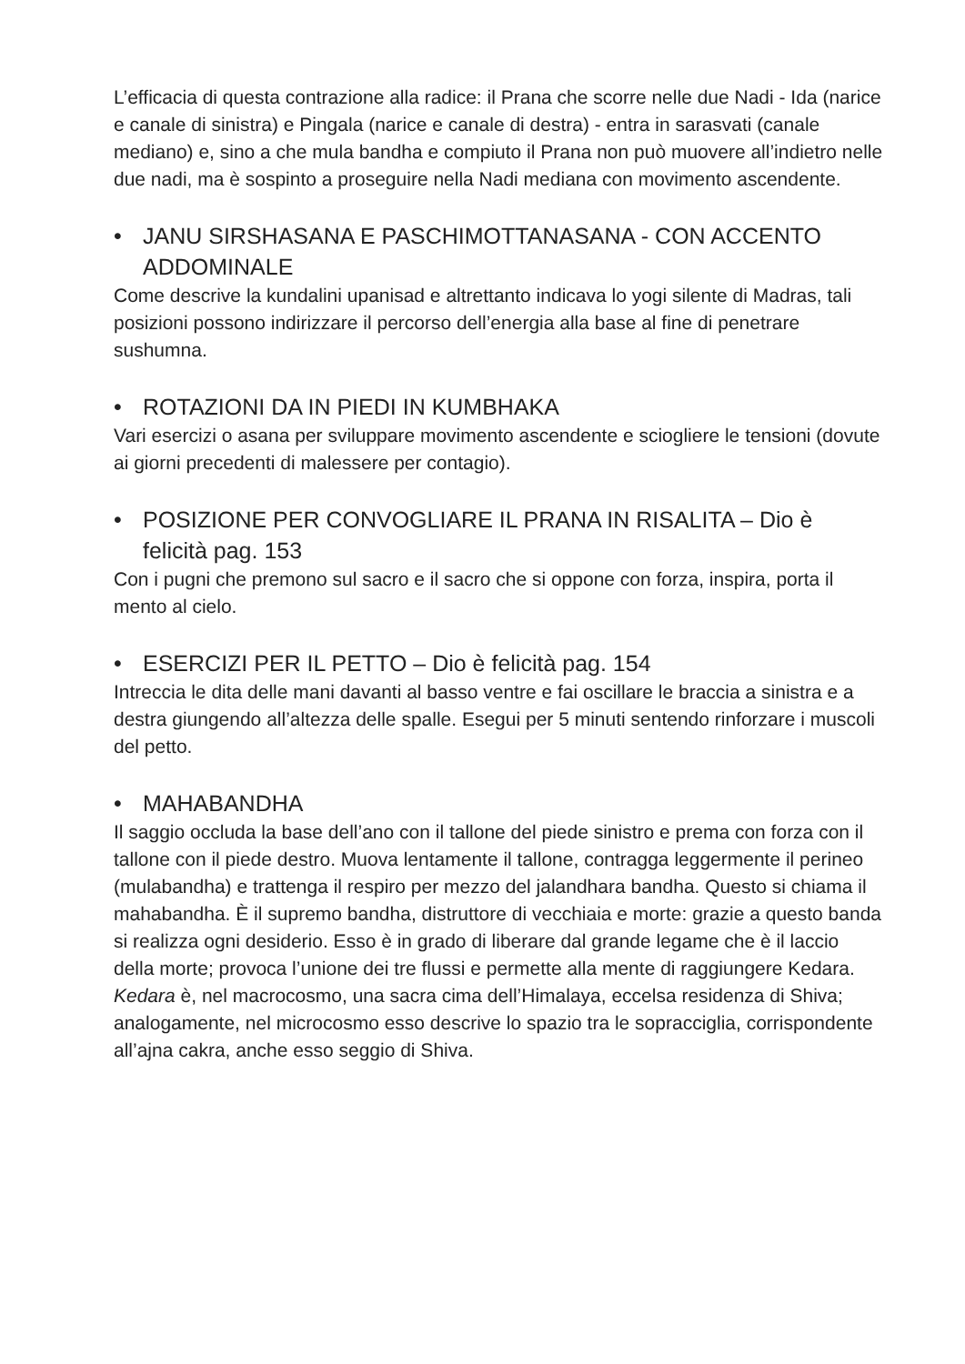L’efficacia di questa contrazione alla radice: il Prana che scorre nelle due Nadi - Ida (narice e canale di sinistra) e Pingala (narice e canale di destra) - entra in sarasvati (canale mediano) e, sino a che mula bandha e compiuto il Prana non può muovere all’indietro nelle due nadi, ma è sospinto a proseguire nella Nadi mediana con movimento ascendente.
• JANU SIRSHASANA E PASCHIMOTTANASANA - CON ACCENTO ADDOMINALE
Come descrive la kundalini upanisad e altrettanto indicava lo yogi silente di Madras, tali posizioni possono indirizzare il percorso dell’energia alla base al fine di penetrare sushumna.
• ROTAZIONI DA IN PIEDI IN KUMBHAKA
Vari esercizi o asana per sviluppare movimento ascendente e sciogliere le tensioni (dovute ai giorni precedenti di malessere per contagio).
• POSIZIONE PER CONVOGLIARE IL PRANA IN RISALITA – Dio è felicità pag. 153
Con i pugni che premono sul sacro e il sacro che si oppone con forza, inspira, porta il mento al cielo.
• ESERCIZI PER IL PETTO – Dio è felicità pag. 154
Intreccia le dita delle mani davanti al basso ventre e fai oscillare le braccia a sinistra e a destra giungendo all’altezza delle spalle. Esegui per 5 minuti sentendo rinforzare i muscoli del petto.
• MAHABANDHA
Il saggio occluda la base dell’ano con il tallone del piede sinistro e prema con forza con il tallone con il piede destro. Muova lentamente il tallone, contragga leggermente il perineo (mulabandha) e trattenga il respiro per mezzo del jalandhara bandha. Questo si chiama il mahabandha. È il supremo bandha, distruttore di vecchiaia e morte: grazie a questo banda si realizza ogni desiderio. Esso è in grado di liberare dal grande legame che è il laccio della morte; provoca l’unione dei tre flussi e permette alla mente di raggiungere Kedara.
Kedara è, nel macrocosmo, una sacra cima dell’Himalaya, eccelsa residenza di Shiva; analogamente, nel microcosmo esso descrive lo spazio tra le sopracciglia, corrispondente all’ajna cakra, anche esso seggio di Shiva.